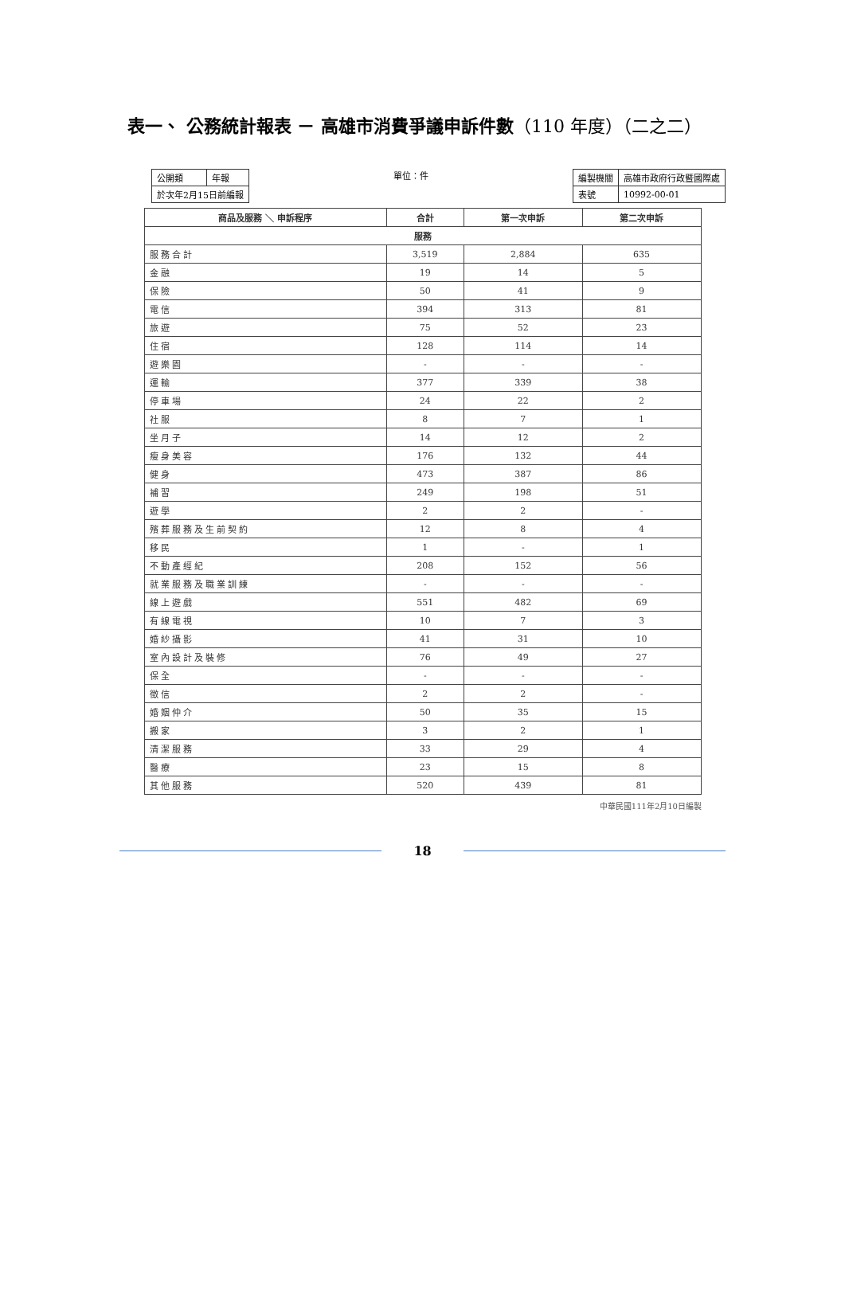表一、 公務統計報表 － 高雄市消費爭議申訴件數（110 年度）（二之二）
| 公開類 | 年報 |
| 於次年2月15日前編報 | |
單位：件
| 編製機關 | 高雄市政府行政暨國際處 |
| 表號 | 10992-00-01 |
| 商品及服務 ＼ 申訴程序 | 合計 | 第一次申訴 | 第二次申訴 |
| --- | --- | --- | --- |
| 服務 | | | |
| 服務合計 | 3,519 | 2,884 | 635 |
| 金融 | 19 | 14 | 5 |
| 保險 | 50 | 41 | 9 |
| 電信 | 394 | 313 | 81 |
| 旅遊 | 75 | 52 | 23 |
| 住宿 | 128 | 114 | 14 |
| 遊樂園 | - | - | - |
| 運輸 | 377 | 339 | 38 |
| 停車場 | 24 | 22 | 2 |
| 社服 | 8 | 7 | 1 |
| 坐月子 | 14 | 12 | 2 |
| 瘦身美容 | 176 | 132 | 44 |
| 健身 | 473 | 387 | 86 |
| 補習 | 249 | 198 | 51 |
| 遊學 | 2 | 2 | - |
| 殯葬服務及生前契約 | 12 | 8 | 4 |
| 移民 | 1 | - | 1 |
| 不動產經紀 | 208 | 152 | 56 |
| 就業服務及職業訓練 | - | - | - |
| 線上遊戲 | 551 | 482 | 69 |
| 有線電視 | 10 | 7 | 3 |
| 婚紗攝影 | 41 | 31 | 10 |
| 室內設計及裝修 | 76 | 49 | 27 |
| 保全 | - | - | - |
| 徵信 | 2 | 2 | - |
| 婚姻仲介 | 50 | 35 | 15 |
| 搬家 | 3 | 2 | 1 |
| 清潔服務 | 33 | 29 | 4 |
| 醫療 | 23 | 15 | 8 |
| 其他服務 | 520 | 439 | 81 |
中華民國111年2月10日編製
18